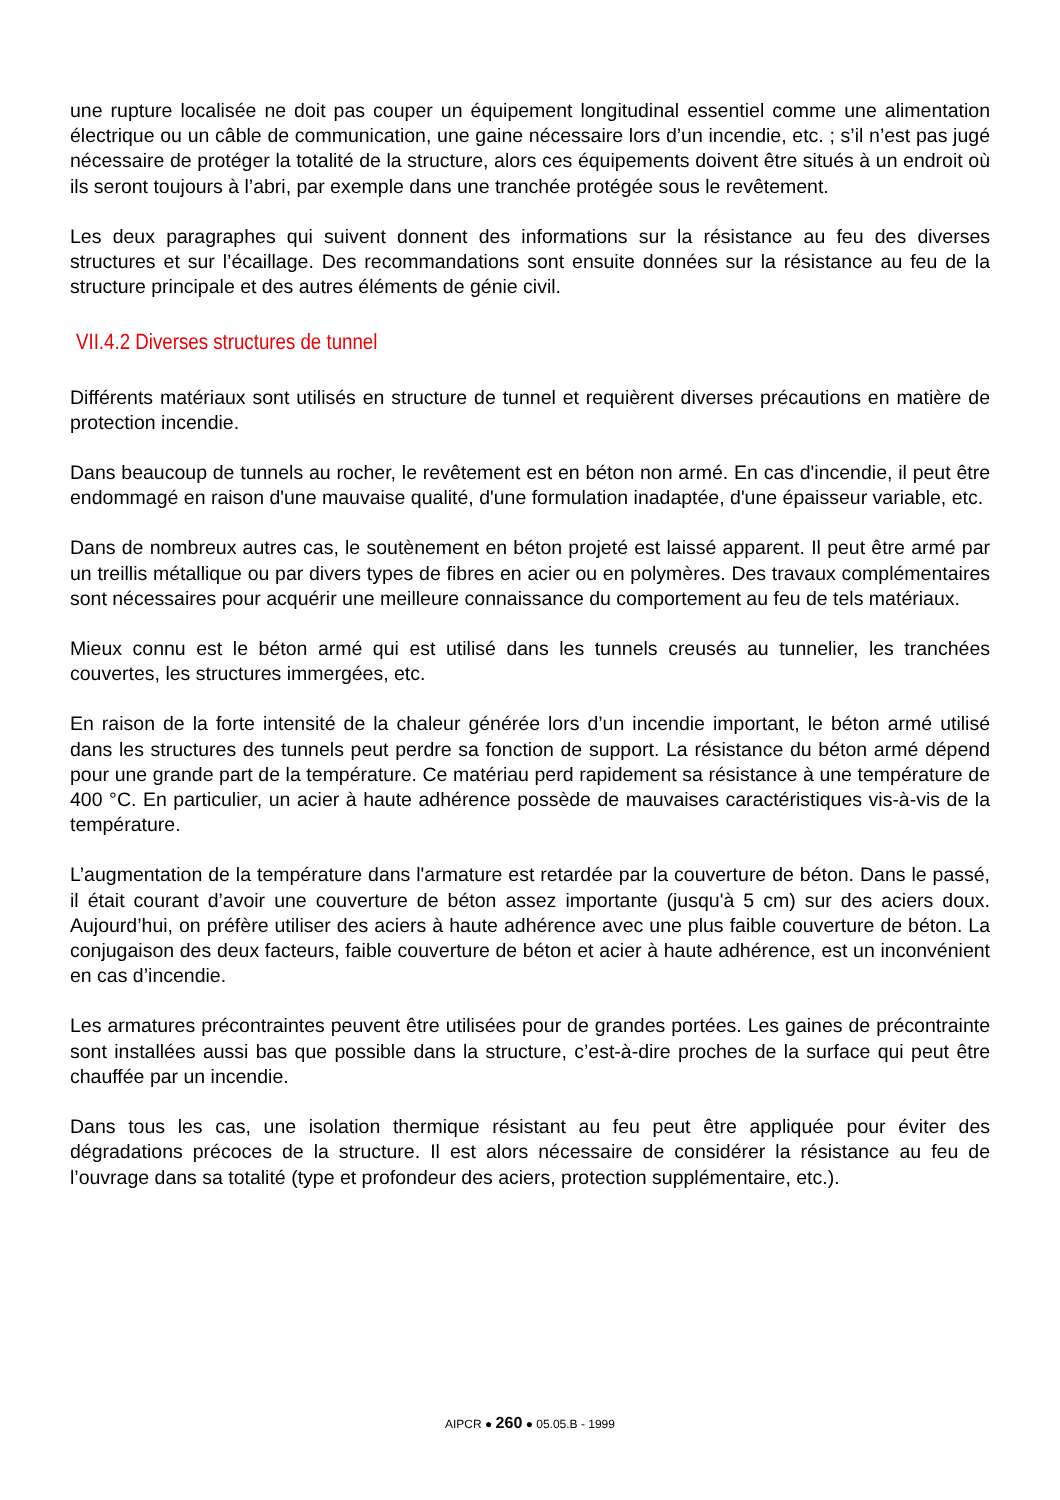une rupture localisée ne doit pas couper un équipement longitudinal essentiel comme une alimentation électrique ou un câble de communication, une gaine nécessaire lors d’un incendie, etc. ; s’il n’est pas jugé nécessaire de protéger la totalité de la structure, alors ces équipements doivent être situés à un endroit où ils seront toujours à l’abri, par exemple dans une tranchée protégée sous le revêtement.
Les deux paragraphes qui suivent donnent des informations sur la résistance au feu des diverses structures et sur l’écaillage. Des recommandations sont ensuite données sur la résistance au feu de la structure principale et des autres éléments de génie civil.
VII.4.2 Diverses structures de tunnel
Différents matériaux sont utilisés en structure de tunnel et requièrent diverses précautions en matière de protection incendie.
Dans beaucoup de tunnels au rocher, le revêtement est en béton non armé. En cas d'incendie, il peut être endommagé en raison d'une mauvaise qualité, d'une formulation inadaptée, d'une épaisseur variable, etc.
Dans de nombreux autres cas, le soutènement en béton projeté est laissé apparent. Il peut être armé par un treillis métallique ou par divers types de fibres en acier ou en polymères. Des travaux complémentaires sont nécessaires pour acquérir une meilleure connaissance du comportement au feu de tels matériaux.
Mieux connu est le béton armé qui est utilisé dans les tunnels creusés au tunnelier, les tranchées couvertes, les structures immergées, etc.
En raison de la forte intensité de la chaleur générée lors d’un incendie important, le béton armé utilisé dans les structures des tunnels peut perdre sa fonction de support. La résistance du béton armé dépend pour une grande part de la température. Ce matériau perd rapidement sa résistance à une température de 400 °C. En particulier, un acier à haute adhérence possède de mauvaises caractéristiques vis-à-vis de la température.
L’augmentation de la température dans l'armature est retardée par la couverture de béton. Dans le passé, il était courant d’avoir une couverture de béton assez importante (jusqu'à 5 cm) sur des aciers doux. Aujourd’hui, on préfère utiliser des aciers à haute adhérence avec une plus faible couverture de béton. La conjugaison des deux facteurs, faible couverture de béton et acier à haute adhérence, est un inconvénient en cas d’incendie.
Les armatures précontraintes peuvent être utilisées pour de grandes portées. Les gaines de précontrainte sont installées aussi bas que possible dans la structure, c’est-à-dire proches de la surface qui peut être chauffée par un incendie.
Dans tous les cas, une isolation thermique résistant au feu peut être appliquée pour éviter des dégradations précoces de la structure. Il est alors nécessaire de considérer la résistance au feu de l’ouvrage dans sa totalité (type et profondeur des aciers, protection supplémentaire, etc.).
AIPCR ● 260 ● 05.05.B - 1999